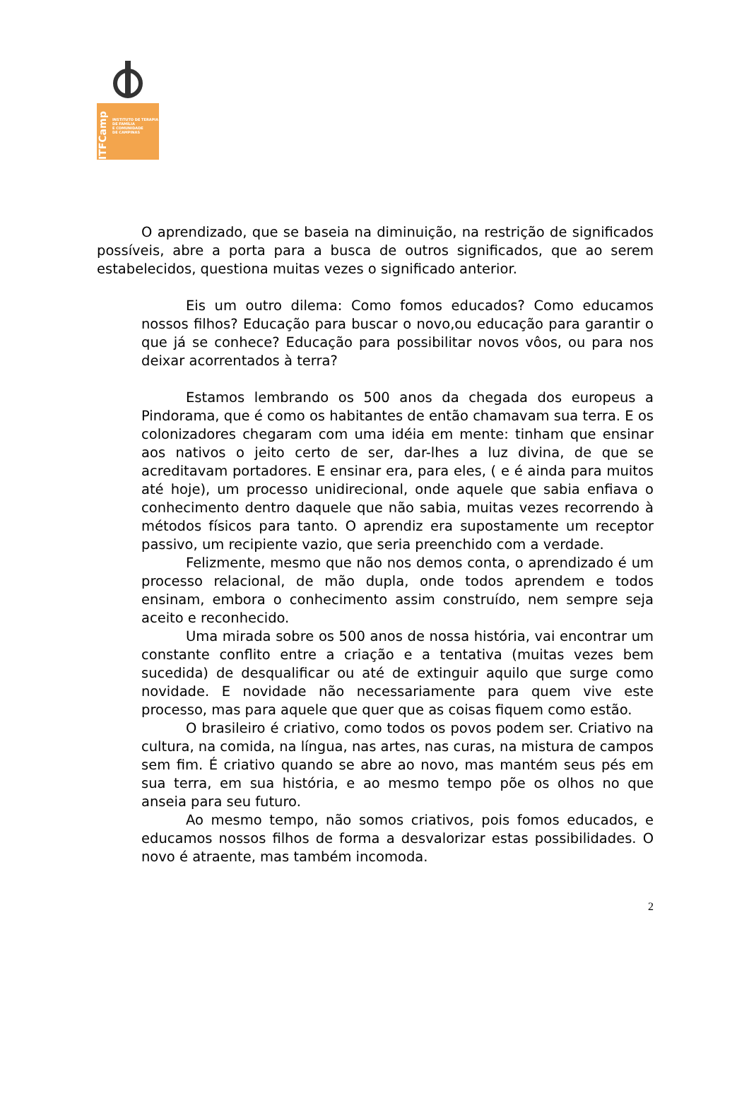ITFCamp
INSTITUTO DE TERAPIA
DE FAMÍLIA
E COMUNIDADE
DE CAMPINAS
O aprendizado, que se baseia na diminuição, na restrição de significados possíveis, abre a porta para a busca de outros significados, que ao serem estabelecidos, questiona muitas vezes o significado anterior.
Eis um outro dilema: Como fomos educados? Como educamos nossos filhos? Educação para buscar o novo,ou educação para garantir o que já se conhece? Educação para possibilitar novos vôos, ou para nos deixar acorrentados à terra?
Estamos lembrando os 500 anos da chegada dos europeus a Pindorama, que é como os habitantes de então chamavam sua terra. E os colonizadores chegaram com uma idéia em mente: tinham que ensinar aos nativos o jeito certo de ser, dar-lhes a luz divina, de que se acreditavam portadores. E ensinar era, para eles, ( e é ainda para muitos até hoje), um processo unidirecional, onde aquele que sabia enfiava o conhecimento dentro daquele que não sabia, muitas vezes recorrendo à métodos físicos para tanto. O aprendiz era supostamente um receptor passivo, um recipiente vazio, que seria preenchido com a verdade.
Felizmente, mesmo que não nos demos conta, o aprendizado é um processo relacional, de mão dupla, onde todos aprendem e todos ensinam, embora o conhecimento assim construído, nem sempre seja aceito e reconhecido.
Uma mirada sobre os 500 anos de nossa história, vai encontrar um constante conflito entre a criação e a tentativa (muitas vezes bem sucedida) de desqualificar ou até de extinguir aquilo que surge como novidade. E novidade não necessariamente para quem vive este processo, mas para aquele que quer que as coisas fiquem como estão.
O brasileiro é criativo, como todos os povos podem ser. Criativo na cultura, na comida, na língua, nas artes, nas curas, na mistura de campos sem fim. É criativo quando se abre ao novo, mas mantém seus pés em sua terra, em sua história, e ao mesmo tempo põe os olhos no que anseia para seu futuro.
Ao mesmo tempo, não somos criativos, pois fomos educados, e educamos nossos filhos de forma a desvalorizar estas possibilidades. O novo é atraente, mas também incomoda.
2